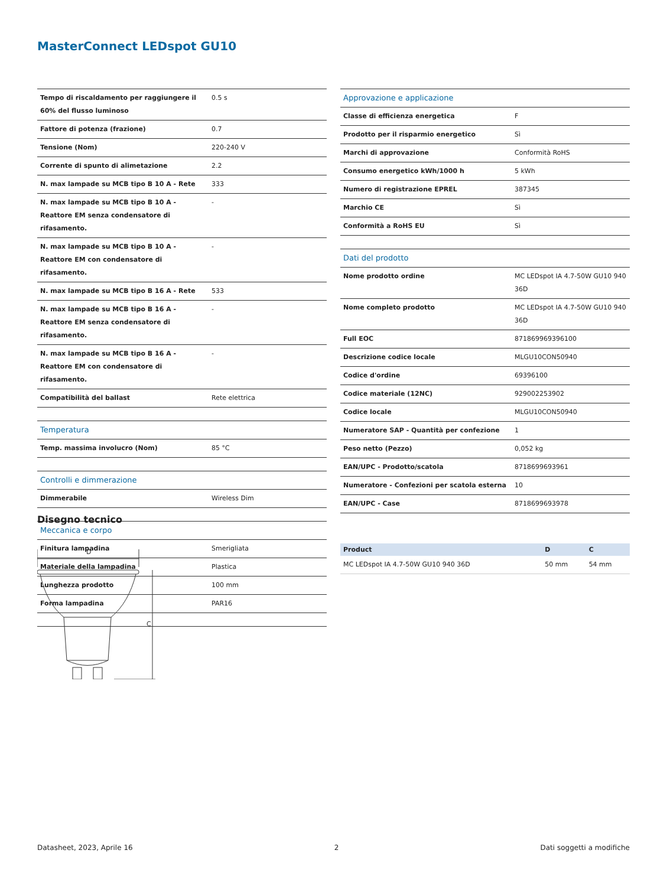MasterConnect LEDspot GU10
| Tempo di riscaldamento per raggiungere il 60% del flusso luminoso | 0.5 s |
| Fattore di potenza (frazione) | 0.7 |
| Tensione (Nom) | 220-240 V |
| Corrente di spunto di alimetazione | 2.2 |
| N. max lampade su MCB tipo B 10 A - Rete | 333 |
| N. max lampade su MCB tipo B 10 A - Reattore EM senza condensatore di rifasamento. | - |
| N. max lampade su MCB tipo B 10 A - Reattore EM con condensatore di rifasamento. | - |
| N. max lampade su MCB tipo B 16 A - Rete | 533 |
| N. max lampade su MCB tipo B 16 A - Reattore EM senza condensatore di rifasamento. | - |
| N. max lampade su MCB tipo B 16 A - Reattore EM con condensatore di rifasamento. | - |
| Compatibilità del ballast | Rete elettrica |
| Temperatura | |
| Temp. massima involucro (Nom) | 85 °C |
| Controlli e dimmerazione | |
| Dimmerabile | Wireless Dim |
| Meccanica e corpo | |
| Finitura lampadina | Smerigliata |
| Materiale della lampadina | Plastica |
| Lunghezza prodotto | 100 mm |
| Forma lampadina | PAR16 |
| Approvazione e applicazione | |
| Classe di efficienza energetica | F |
| Prodotto per il risparmio energetico | Sì |
| Marchi di approvazione | Conformità RoHS |
| Consumo energetico kWh/1000 h | 5 kWh |
| Numero di registrazione EPREL | 387345 |
| Marchio CE | Sì |
| Conformità a RoHS EU | Sì |
| Dati del prodotto | |
| Nome prodotto ordine | MC LEDspot IA 4.7-50W GU10 940 36D |
| Nome completo prodotto | MC LEDspot IA 4.7-50W GU10 940 36D |
| Full EOC | 871869969396100 |
| Descrizione codice locale | MLGU10CON50940 |
| Codice d'ordine | 69396100 |
| Codice materiale (12NC) | 929002253902 |
| Codice locale | MLGU10CON50940 |
| Numeratore SAP - Quantità per confezione | 1 |
| Peso netto (Pezzo) | 0,052 kg |
| EAN/UPC - Prodotto/scatola | 8718699693961 |
| Numeratore - Confezioni per scatola esterna | 10 |
| EAN/UPC - Case | 8718699693978 |
Disegno tecnico
D
C
| Product | D | C |
| --- | --- | --- |
| MC LEDspot IA 4.7-50W GU10 940 36D | 50 mm | 54 mm |
Datasheet, 2023, Aprile 16 2 Dati soggetti a modifiche